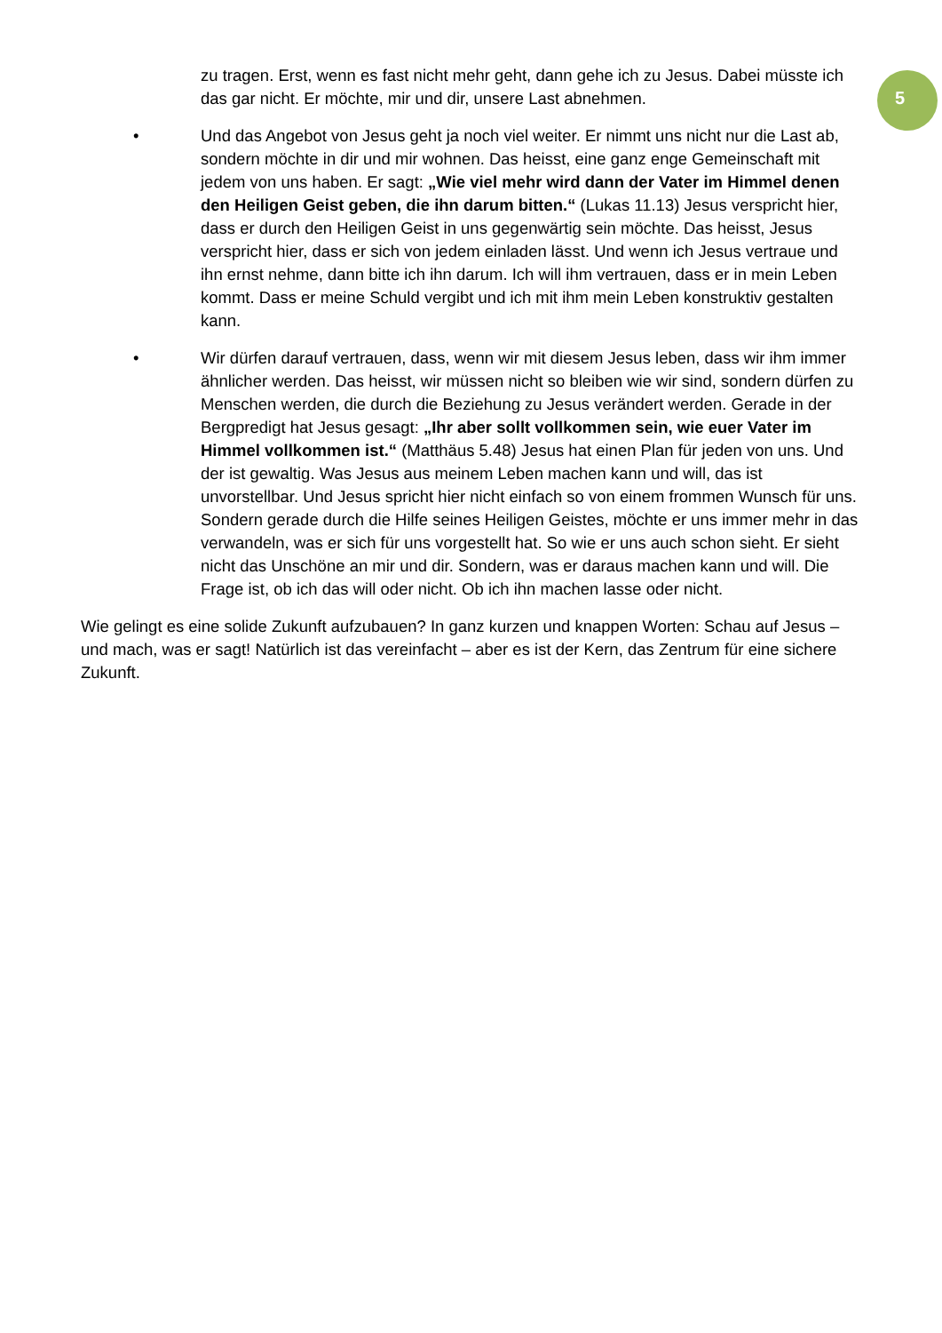5
zu tragen. Erst, wenn es fast nicht mehr geht, dann gehe ich zu Jesus. Dabei müsste ich das gar nicht. Er möchte, mir und dir, unsere Last abnehmen.
• Und das Angebot von Jesus geht ja noch viel weiter. Er nimmt uns nicht nur die Last ab, sondern möchte in dir und mir wohnen. Das heisst, eine ganz enge Gemeinschaft mit jedem von uns haben. Er sagt: „Wie viel mehr wird dann der Vater im Himmel denen den Heiligen Geist geben, die ihn darum bitten.“ (Lukas 11.13) Jesus verspricht hier, dass er durch den Heiligen Geist in uns gegenwärtig sein möchte. Das heisst, Jesus verspricht hier, dass er sich von jedem einladen lässt. Und wenn ich Jesus vertraue und ihn ernst nehme, dann bitte ich ihn darum. Ich will ihm vertrauen, dass er in mein Leben kommt. Dass er meine Schuld vergibt und ich mit ihm mein Leben konstruktiv gestalten kann.
• Wir dürfen darauf vertrauen, dass, wenn wir mit diesem Jesus leben, dass wir ihm immer ähnlicher werden. Das heisst, wir müssen nicht so bleiben wie wir sind, sondern dürfen zu Menschen werden, die durch die Beziehung zu Jesus verändert werden. Gerade in der Bergpredigt hat Jesus gesagt: „Ihr aber sollt vollkommen sein, wie euer Vater im Himmel vollkommen ist.“ (Matthäus 5.48) Jesus hat einen Plan für jeden von uns. Und der ist gewaltig. Was Jesus aus meinem Leben machen kann und will, das ist unvorstellbar. Und Jesus spricht hier nicht einfach so von einem frommen Wunsch für uns. Sondern gerade durch die Hilfe seines Heiligen Geistes, möchte er uns immer mehr in das verwandeln, was er sich für uns vorgestellt hat. So wie er uns auch schon sieht. Er sieht nicht das Unschöne an mir und dir. Sondern, was er daraus machen kann und will. Die Frage ist, ob ich das will oder nicht. Ob ich ihn machen lasse oder nicht.
Wie gelingt es eine solide Zukunft aufzubauen? In ganz kurzen und knappen Worten: Schau auf Jesus – und mach, was er sagt! Natürlich ist das vereinfacht – aber es ist der Kern, das Zentrum für eine sichere Zukunft.